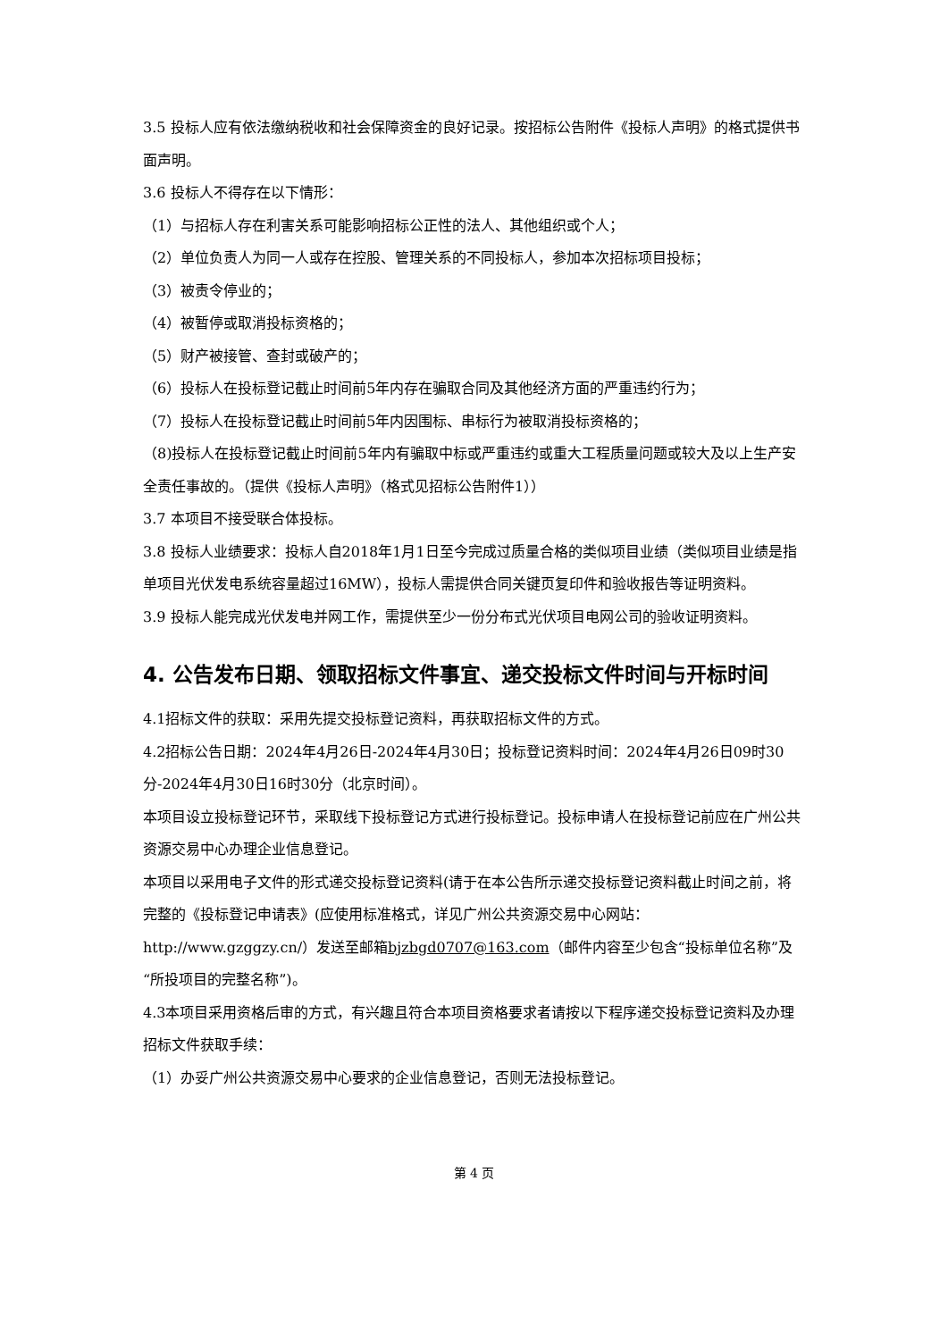3.5 投标人应有依法缴纳税收和社会保障资金的良好记录。按招标公告附件《投标人声明》的格式提供书面声明。
3.6 投标人不得存在以下情形：
（1）与招标人存在利害关系可能影响招标公正性的法人、其他组织或个人；
（2）单位负责人为同一人或存在控股、管理关系的不同投标人，参加本次招标项目投标；
（3）被责令停业的；
（4）被暂停或取消投标资格的；
（5）财产被接管、查封或破产的；
（6）投标人在投标登记截止时间前5年内存在骗取合同及其他经济方面的严重违约行为；
（7）投标人在投标登记截止时间前5年内因围标、串标行为被取消投标资格的；
（8)投标人在投标登记截止时间前5年内有骗取中标或严重违约或重大工程质量问题或较大及以上生产安全责任事故的。（提供《投标人声明》（格式见招标公告附件1））
3.7 本项目不接受联合体投标。
3.8 投标人业绩要求：投标人自2018年1月1日至今完成过质量合格的类似项目业绩（类似项目业绩是指单项目光伏发电系统容量超过16MW），投标人需提供合同关键页复印件和验收报告等证明资料。
3.9 投标人能完成光伏发电并网工作，需提供至少一份分布式光伏项目电网公司的验收证明资料。
4. 公告发布日期、领取招标文件事宜、递交投标文件时间与开标时间
4.1招标文件的获取：采用先提交投标登记资料，再获取招标文件的方式。
4.2招标公告日期：2024年4月26日-2024年4月30日；投标登记资料时间：2024年4月26日09时30分-2024年4月30日16时30分（北京时间）。
本项目设立投标登记环节，采取线下投标登记方式进行投标登记。投标申请人在投标登记前应在广州公共资源交易中心办理企业信息登记。
本项目以采用电子文件的形式递交投标登记资料(请于在本公告所示递交投标登记资料截止时间之前，将完整的《投标登记申请表》(应使用标准格式，详见广州公共资源交易中心网站：http://www.gzggzy.cn/）发送至邮箱bjzbgd0707@163.com（邮件内容至少包含“投标单位名称”及“所投项目的完整名称”)。
4.3本项目采用资格后审的方式，有兴趣且符合本项目资格要求者请按以下程序递交投标登记资料及办理招标文件获取手续：
（1）办妥广州公共资源交易中心要求的企业信息登记，否则无法投标登记。
第 4 页